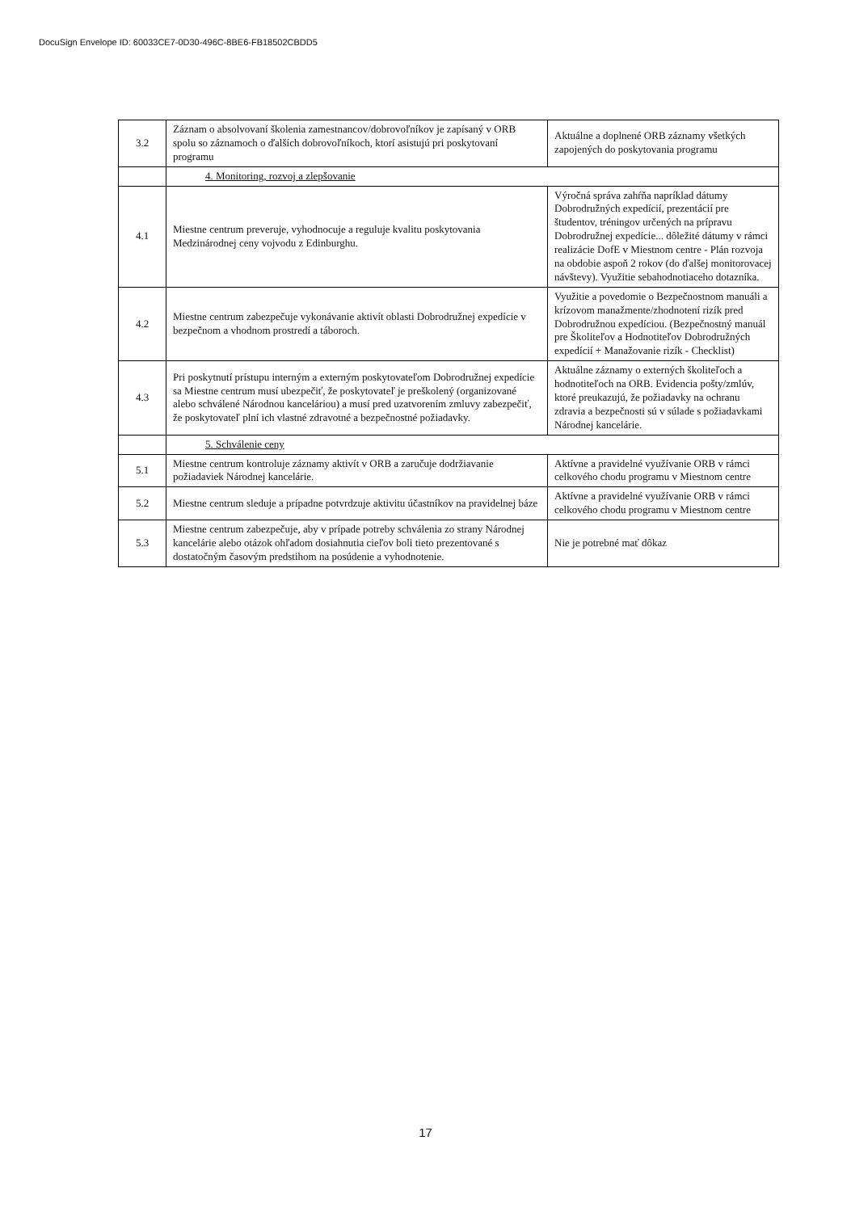DocuSign Envelope ID: 60033CE7-0D30-496C-8BE6-FB18502CBDD5
| 3.2 | Záznam o absolvovaní školenia zamestnancov/dobrovoľníkov je zapísaný v ORB spolu so záznamoch o ďalších dobrovoľníkoch, ktorí asistujú pri poskytovaní programu | Aktuálne a doplnené ORB záznamy všetkých zapojených do poskytovania programu |
| | 4. Monitoring, rozvoj a zlepšovanie | |
| 4.1 | Miestne centrum preveruje, vyhodnocuje a reguluje kvalitu poskytovania Medzinárodnej ceny vojvodu z Edinburghu. | Výročná správa zahŕňa napríklad dátumy Dobrodružných expedícií, prezentácií pre študentov, tréningov určených na prípravu Dobrodružnej expedície... dôležité dátumy v rámci realizácie DofE v Miestnom centre - Plán rozvoja na obdobie aspoň 2 rokov (do ďalšej monitorovacej návštevy). Využitie sebahodnotiaceho dotazníka. |
| 4.2 | Miestne centrum zabezpečuje vykonávanie aktivít oblasti Dobrodružnej expedície v bezpečnom a vhodnom prostredí a táboroch. | Využitie a povedomie o Bezpečnostnom manuáli a krízovom manažmente/zhodnotení rizík pred Dobrodružnou expedíciou. (Bezpečnostný manuál pre Školiteľov a Hodnotiteľov Dobrodružných expedícií + Manažovanie rizík - Checklist) |
| 4.3 | Pri poskytnutí prístupu interným a externým poskytovateľom Dobrodružnej expedície sa Miestne centrum musí ubezpečiť, že poskytovateľ je preškolený (organizované alebo schválené Národnou kanceláriou) a musí pred uzatvorením zmluvy zabezpečiť, že poskytovateľ plní ich vlastné zdravotné a bezpečnostné požiadavky. | Aktuálne záznamy o externých školiteľoch a hodnotiteľoch na ORB. Evidencia pošty/zmlúv, ktoré preukazujú, že požiadavky na ochranu zdravia a bezpečnosti sú v súlade s požiadavkami Národnej kancelárie. |
| | 5. Schválenie ceny | |
| 5.1 | Miestne centrum kontroluje záznamy aktivít v ORB a zaručuje dodržiavanie požiadaviek Národnej kancelárie. | Aktívne a pravidelné využívanie ORB v rámci celkového chodu programu v Miestnom centre |
| 5.2 | Miestne centrum sleduje a prípadne potvrdzuje aktivitu účastníkov na pravidelnej báze | Aktívne a pravidelné využívanie ORB v rámci celkového chodu programu v Miestnom centre |
| 5.3 | Miestne centrum zabezpečuje, aby v prípade potreby schválenia zo strany Národnej kancelárie alebo otázok ohľadom dosiahnutia cieľov boli tieto prezentované s dostatočným časovým predstihom na posúdenie a vyhodnotenie. | Nie je potrebné mať dôkaz |
17